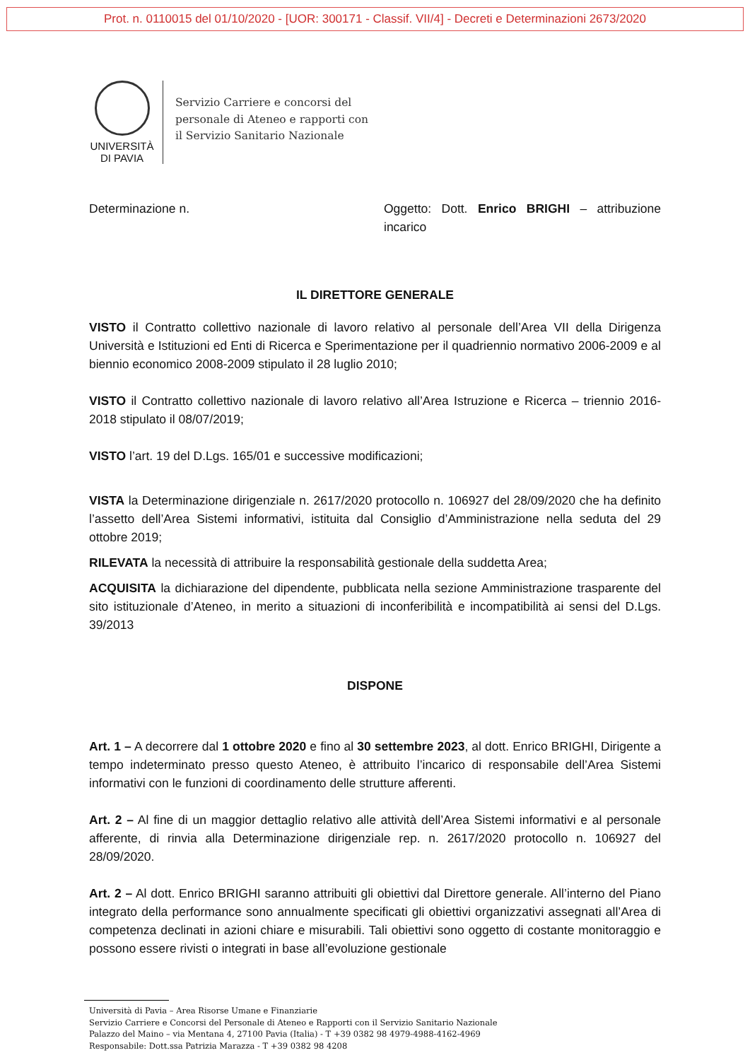Prot. n. 0110015 del 01/10/2020 - [UOR: 300171 - Classif. VII/4] - Decreti e Determinazioni 2673/2020
UNIVERSITÀ
DI PAVIA
Servizio Carriere e concorsi del
personale di Ateneo e rapporti con
il Servizio Sanitario Nazionale
Determinazione n. Oggetto: Dott. Enrico BRIGHI – attribuzione incarico
IL DIRETTORE GENERALE
VISTO il Contratto collettivo nazionale di lavoro relativo al personale dell’Area VII della Dirigenza Università e Istituzioni ed Enti di Ricerca e Sperimentazione per il quadriennio normativo 2006-2009 e al biennio economico 2008-2009 stipulato il 28 luglio 2010;
VISTO il Contratto collettivo nazionale di lavoro relativo all’Area Istruzione e Ricerca – triennio 2016-2018 stipulato il 08/07/2019;
VISTO l’art. 19 del D.Lgs. 165/01 e successive modificazioni;
VISTA la Determinazione dirigenziale n. 2617/2020 protocollo n. 106927 del 28/09/2020 che ha definito l’assetto dell’Area Sistemi informativi, istituita dal Consiglio d’Amministrazione nella seduta del 29 ottobre 2019;
RILEVATA la necessità di attribuire la responsabilità gestionale della suddetta Area;
ACQUISITA la dichiarazione del dipendente, pubblicata nella sezione Amministrazione trasparente del sito istituzionale d’Ateneo, in merito a situazioni di inconferibilità e incompatibilità ai sensi del D.Lgs. 39/2013
DISPONE
Art. 1 – A decorrere dal 1 ottobre 2020 e fino al 30 settembre 2023, al dott. Enrico BRIGHI, Dirigente a tempo indeterminato presso questo Ateneo, è attribuito l’incarico di responsabile dell’Area Sistemi informativi con le funzioni di coordinamento delle strutture afferenti.
Art. 2 – Al fine di un maggior dettaglio relativo alle attività dell’Area Sistemi informativi e al personale afferente, di rinvia alla Determinazione dirigenziale rep. n. 2617/2020 protocollo n. 106927 del 28/09/2020.
Art. 2 – Al dott. Enrico BRIGHI saranno attribuiti gli obiettivi dal Direttore generale. All’interno del Piano integrato della performance sono annualmente specificati gli obiettivi organizzativi assegnati all’Area di competenza declinati in azioni chiare e misurabili. Tali obiettivi sono oggetto di costante monitoraggio e possono essere rivisti o integrati in base all’evoluzione gestionale
Università di Pavia – Area Risorse Umane e Finanziarie
Servizio Carriere e Concorsi del Personale di Ateneo e Rapporti con il Servizio Sanitario Nazionale
Palazzo del Maino – via Mentana 4, 27100 Pavia (Italia) - T +39 0382 98 4979-4988-4162-4969
Responsabile: Dott.ssa Patrizia Marazza - T +39 0382 98 4208